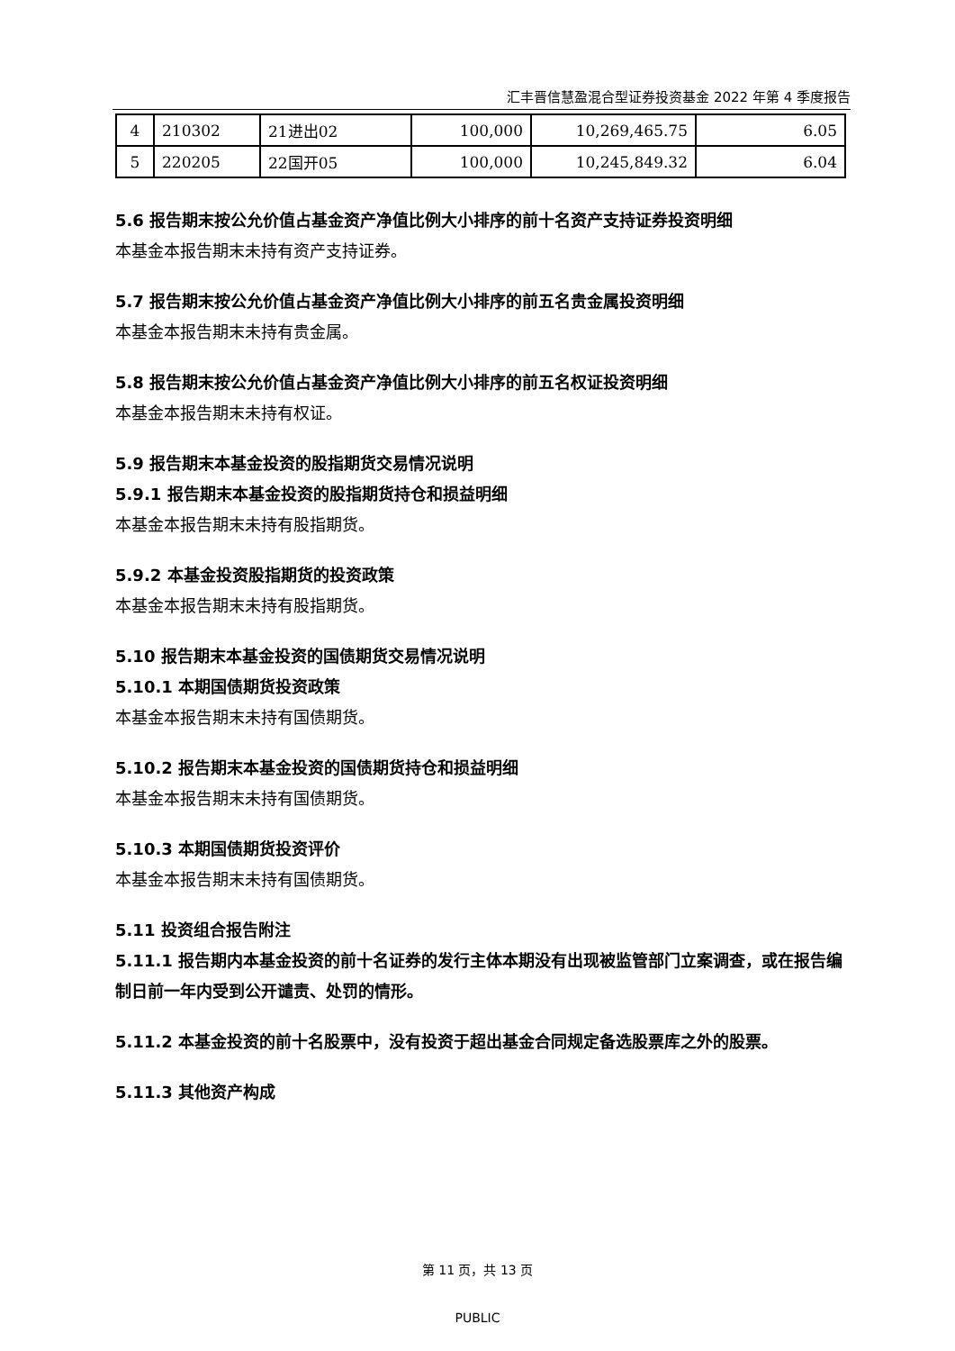汇丰晋信慧盈混合型证券投资基金 2022 年第 4 季度报告
| 4 | 210302 | 21进出02 | 100,000 | 10,269,465.75 | 6.05 |
| 5 | 220205 | 22国开05 | 100,000 | 10,245,849.32 | 6.04 |
5.6 报告期末按公允价值占基金资产净值比例大小排序的前十名资产支持证券投资明细
本基金本报告期末未持有资产支持证券。
5.7 报告期末按公允价值占基金资产净值比例大小排序的前五名贵金属投资明细
本基金本报告期末未持有贵金属。
5.8 报告期末按公允价值占基金资产净值比例大小排序的前五名权证投资明细
本基金本报告期末未持有权证。
5.9 报告期末本基金投资的股指期货交易情况说明
5.9.1 报告期末本基金投资的股指期货持仓和损益明细
本基金本报告期末未持有股指期货。
5.9.2 本基金投资股指期货的投资政策
本基金本报告期末未持有股指期货。
5.10 报告期末本基金投资的国债期货交易情况说明
5.10.1 本期国债期货投资政策
本基金本报告期末未持有国债期货。
5.10.2 报告期末本基金投资的国债期货持仓和损益明细
本基金本报告期末未持有国债期货。
5.10.3 本期国债期货投资评价
本基金本报告期末未持有国债期货。
5.11 投资组合报告附注
5.11.1 报告期内本基金投资的前十名证券的发行主体本期没有出现被监管部门立案调查，或在报告编制日前一年内受到公开谴责、处罚的情形。
5.11.2 本基金投资的前十名股票中，没有投资于超出基金合同规定备选股票库之外的股票。
5.11.3 其他资产构成
第 11 页，共 13 页
PUBLIC